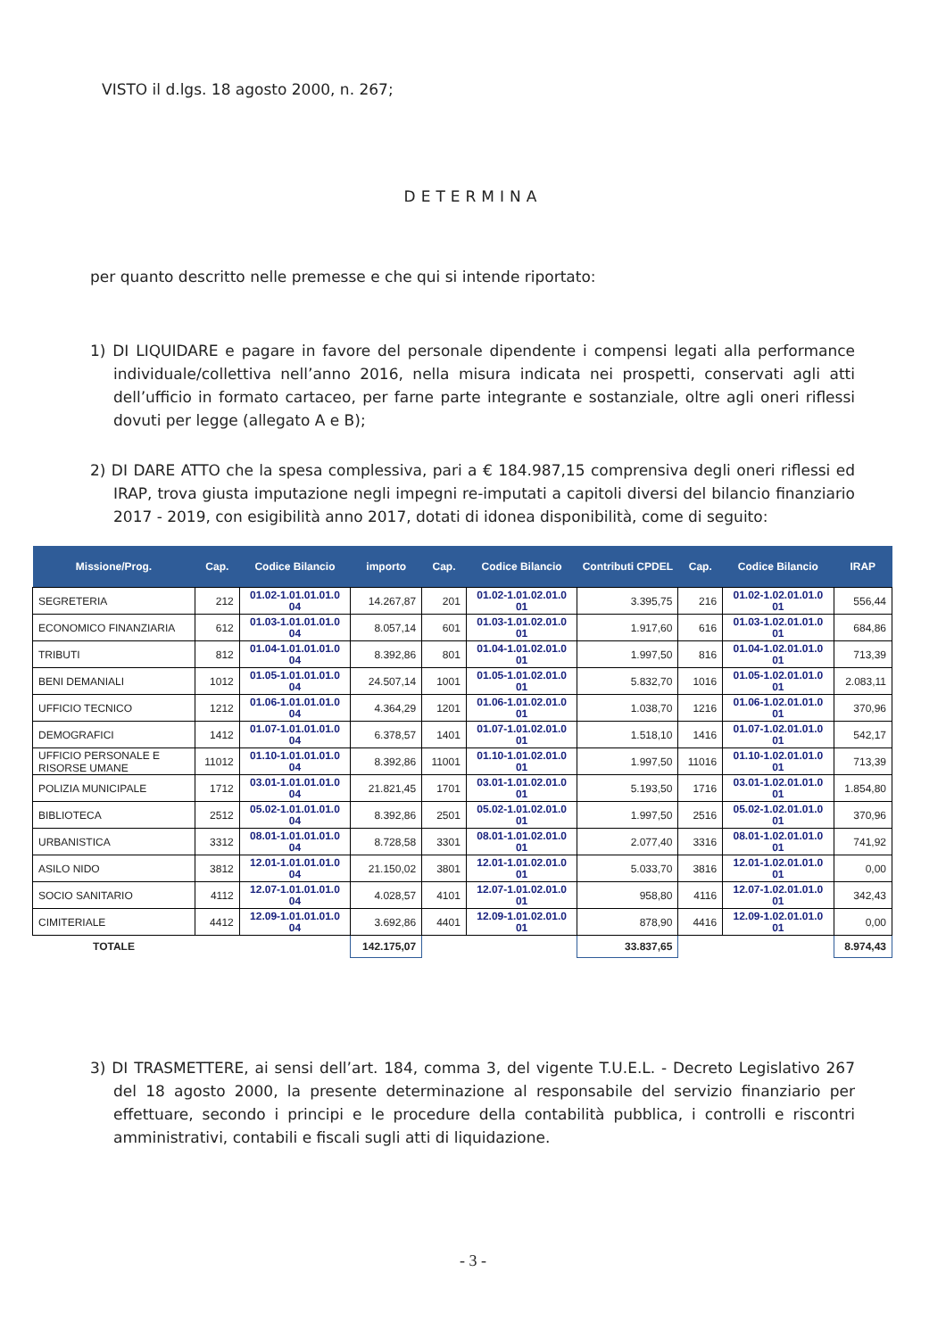VISTO il d.lgs. 18 agosto 2000, n. 267;
DETERMINA
per quanto descritto nelle premesse e che qui si intende riportato:
1) DI LIQUIDARE e pagare in favore del personale dipendente i compensi legati alla performance individuale/collettiva nell’anno 2016, nella misura indicata nei prospetti, conservati agli atti dell’ufficio in formato cartaceo, per farne parte integrante e sostanziale, oltre agli oneri riflessi dovuti per legge (allegato A e B);
2) DI DARE ATTO che la spesa complessiva, pari a € 184.987,15 comprensiva degli oneri riflessi ed IRAP, trova giusta imputazione negli impegni re-imputati a capitoli diversi del bilancio finanziario 2017 - 2019, con esigibilità anno 2017, dotati di idonea disponibilità, come di seguito:
| Missione/Prog. | Cap. | Codice Bilancio | importo | Cap. | Codice Bilancio | Contributi CPDEL | Cap. | Codice Bilancio | IRAP |
| --- | --- | --- | --- | --- | --- | --- | --- | --- | --- |
| SEGRETERIA | 212 | 01.02-1.01.01.01.0 04 | 14.267,87 | 201 | 01.02-1.01.02.01.0 01 | 3.395,75 | 216 | 01.02-1.02.01.01.0 01 | 556,44 |
| ECONOMICO FINANZIARIA | 612 | 01.03-1.01.01.01.0 04 | 8.057,14 | 601 | 01.03-1.01.02.01.0 01 | 1.917,60 | 616 | 01.03-1.02.01.01.0 01 | 684,86 |
| TRIBUTI | 812 | 01.04-1.01.01.01.0 04 | 8.392,86 | 801 | 01.04-1.01.02.01.0 01 | 1.997,50 | 816 | 01.04-1.02.01.01.0 01 | 713,39 |
| BENI DEMANIALI | 1012 | 01.05-1.01.01.01.0 04 | 24.507,14 | 1001 | 01.05-1.01.02.01.0 01 | 5.832,70 | 1016 | 01.05-1.02.01.01.0 01 | 2.083,11 |
| UFFICIO TECNICO | 1212 | 01.06-1.01.01.01.0 04 | 4.364,29 | 1201 | 01.06-1.01.02.01.0 01 | 1.038,70 | 1216 | 01.06-1.02.01.01.0 01 | 370,96 |
| DEMOGRAFICI | 1412 | 01.07-1.01.01.01.0 04 | 6.378,57 | 1401 | 01.07-1.01.02.01.0 01 | 1.518,10 | 1416 | 01.07-1.02.01.01.0 01 | 542,17 |
| UFFICIO PERSONALE E RISORSE UMANE | 11012 | 01.10-1.01.01.01.0 04 | 8.392,86 | 11001 | 01.10-1.01.02.01.0 01 | 1.997,50 | 11016 | 01.10-1.02.01.01.0 01 | 713,39 |
| POLIZIA MUNICIPALE | 1712 | 03.01-1.01.01.01.0 04 | 21.821,45 | 1701 | 03.01-1.01.02.01.0 01 | 5.193,50 | 1716 | 03.01-1.02.01.01.0 01 | 1.854,80 |
| BIBLIOTECA | 2512 | 05.02-1.01.01.01.0 04 | 8.392,86 | 2501 | 05.02-1.01.02.01.0 01 | 1.997,50 | 2516 | 05.02-1.02.01.01.0 01 | 370,96 |
| URBANISTICA | 3312 | 08.01-1.01.01.01.0 04 | 8.728,58 | 3301 | 08.01-1.01.02.01.0 01 | 2.077,40 | 3316 | 08.01-1.02.01.01.0 01 | 741,92 |
| ASILO NIDO | 3812 | 12.01-1.01.01.01.0 04 | 21.150,02 | 3801 | 12.01-1.01.02.01.0 01 | 5.033,70 | 3816 | 12.01-1.02.01.01.0 01 | 0,00 |
| SOCIO SANITARIO | 4112 | 12.07-1.01.01.01.0 04 | 4.028,57 | 4101 | 12.07-1.01.02.01.0 01 | 958,80 | 4116 | 12.07-1.02.01.01.0 01 | 342,43 |
| CIMITERIALE | 4412 | 12.09-1.01.01.01.0 04 | 3.692,86 | 4401 | 12.09-1.01.02.01.0 01 | 878,90 | 4416 | 12.09-1.02.01.01.0 01 | 0,00 |
| TOTALE | | | 142.175,07 | | | 33.837,65 | | | 8.974,43 |
3) DI TRASMETTERE, ai sensi dell’art. 184, comma 3, del vigente T.U.E.L. - Decreto Legislativo 267 del 18 agosto 2000, la presente determinazione al responsabile del servizio finanziario per effettuare, secondo i principi e le procedure della contabilità pubblica, i controlli e riscontri amministrativi, contabili e fiscali sugli atti di liquidazione.
- 3 -